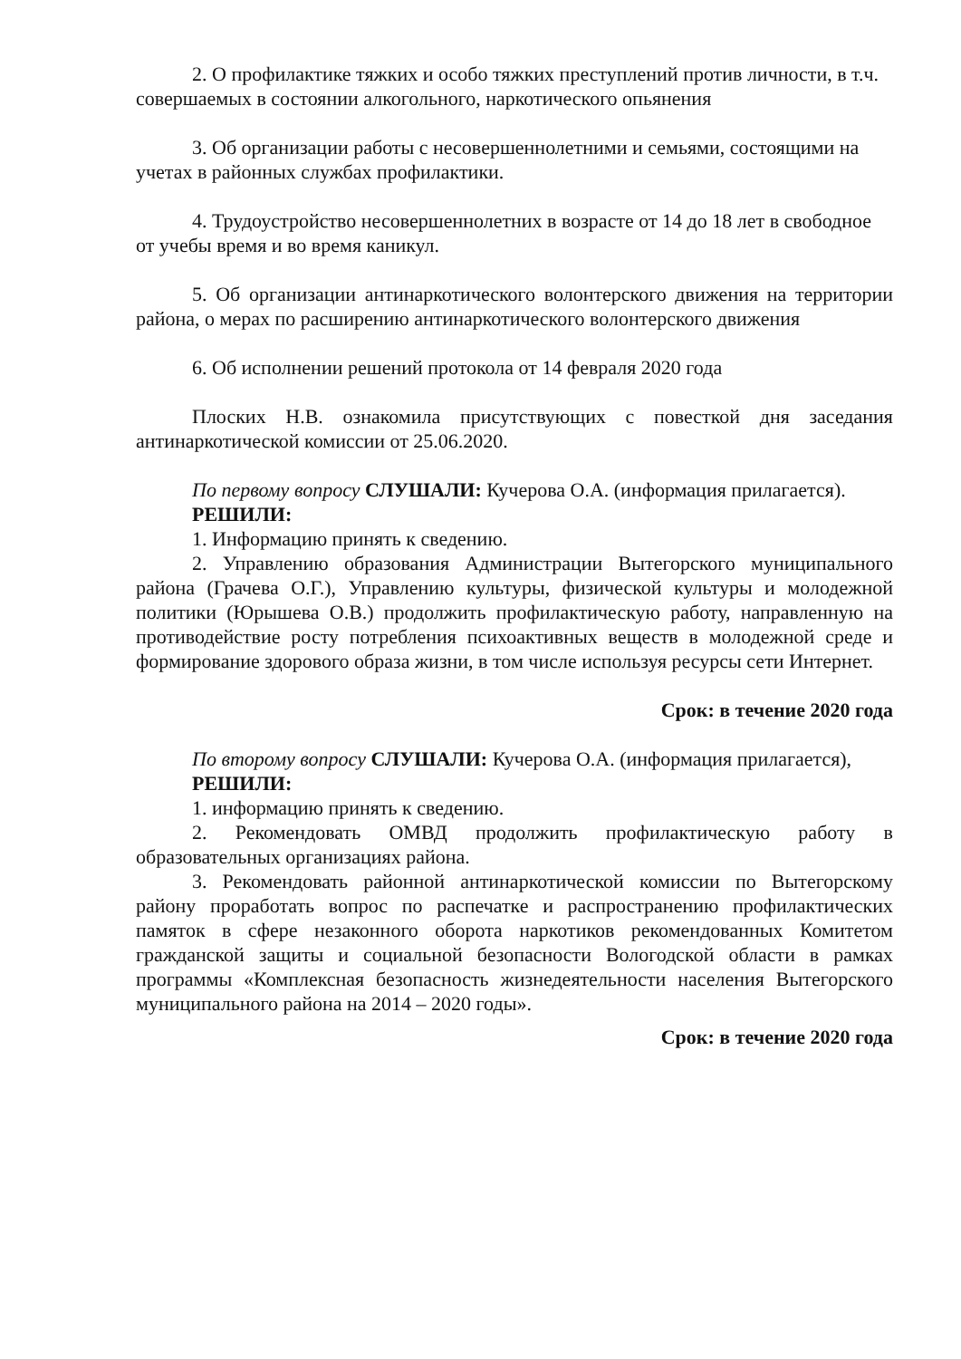2. О профилактике тяжких и особо тяжких преступлений против личности, в т.ч. совершаемых в состоянии алкогольного, наркотического опьянения
3. Об организации работы с несовершеннолетними и семьями, состоящими на учетах в районных службах профилактики.
4. Трудоустройство несовершеннолетних в возрасте от 14 до 18 лет в свободное от учебы время и во время каникул.
5. Об организации антинаркотического волонтерского движения на территории района, о мерах по расширению антинаркотического волонтерского движения
6. Об исполнении решений протокола от 14 февраля 2020 года
Плоских Н.В. ознакомила присутствующих с повесткой дня заседания антинаркотической комиссии от 25.06.2020.
По первому вопросу СЛУШАЛИ: Кучерова О.А. (информация прилагается).
РЕШИЛИ:
1. Информацию принять к сведению.
2. Управлению образования Администрации Вытегорского муниципального района (Грачева О.Г.), Управлению культуры, физической культуры и молодежной политики (Юрышева О.В.) продолжить профилактическую работу, направленную на противодействие росту потребления психоактивных веществ в молодежной среде и формирование здорового образа жизни, в том числе используя ресурсы сети Интернет.
Срок: в течение 2020 года
По второму вопросу СЛУШАЛИ: Кучерова О.А. (информация прилагается),
РЕШИЛИ:
1. информацию принять к сведению.
2. Рекомендовать ОМВД продолжить профилактическую работу в образовательных организациях района.
3. Рекомендовать районной антинаркотической комиссии по Вытегорскому району проработать вопрос по распечатке и распространению профилактических памяток в сфере незаконного оборота наркотиков рекомендованных Комитетом гражданской защиты и социальной безопасности Вологодской области в рамках программы «Комплексная безопасность жизнедеятельности населения Вытегорского муниципального района на 2014 – 2020 годы».
Срок: в течение 2020 года